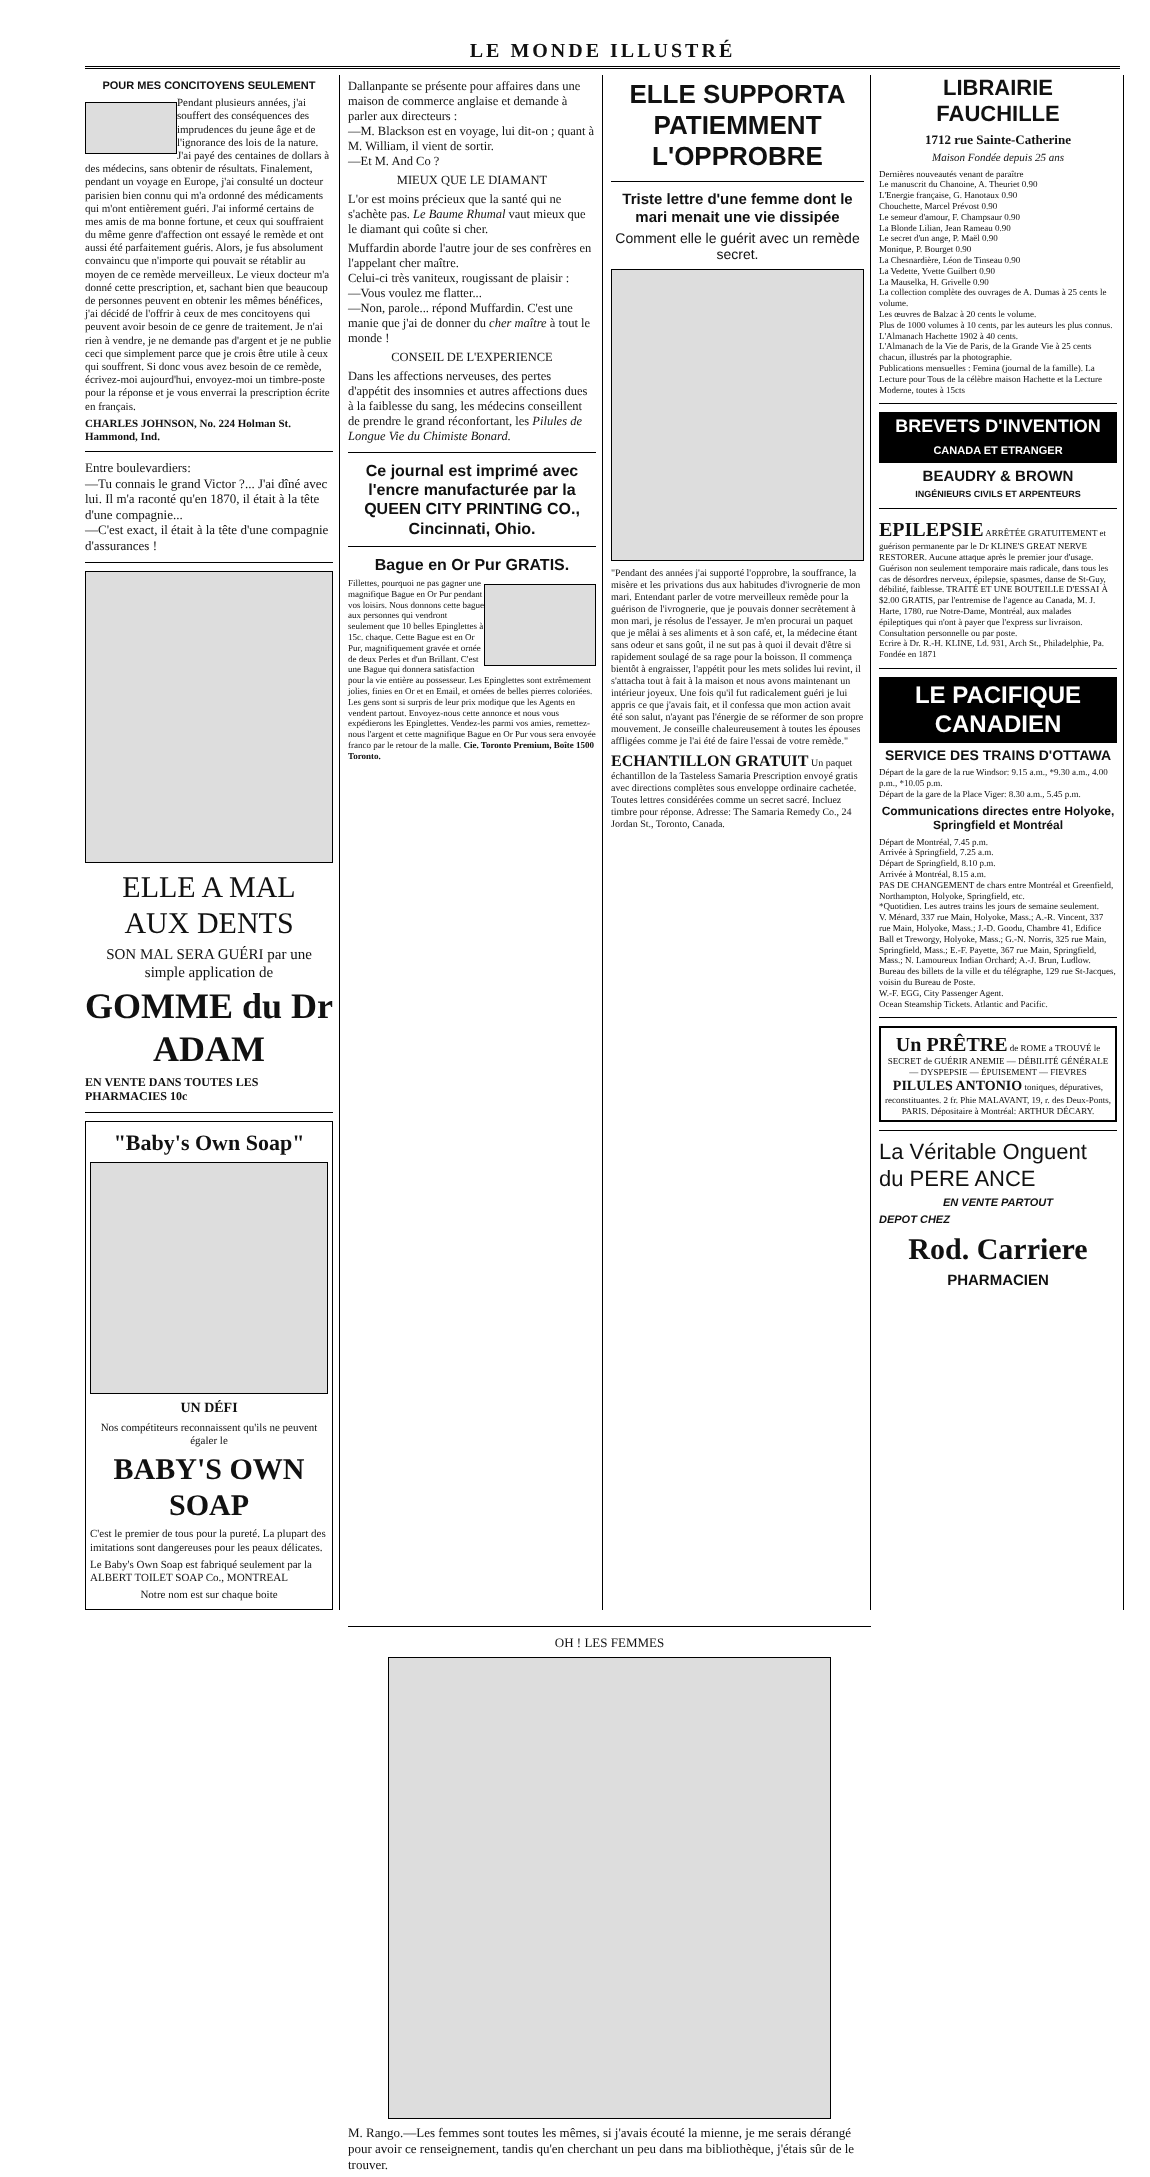LE MONDE ILLUSTRÉ
POUR MES CONCITOYENS SEULEMENT
Pendant plusieurs années, j'ai souffert des conséquences des imprudences du jeune âge et de l'ignorance des lois de la nature. J'ai payé des centaines de dollars à des médecins, sans obtenir de résultats. Finalement, pendant un voyage en Europe, j'ai consulté un docteur parisien bien connu qui m'a ordonné des médicaments qui m'ont entièrement guéri. J'ai informé certains de mes amis de ma bonne fortune, et ceux qui souffraient du même genre d'affection ont essayé le remède et ont aussi été parfaitement guéris. Alors, je fus absolument convaincu que n'importe qui pouvait se rétablir au moyen de ce remède merveilleux. Le vieux docteur m'a donné cette prescription, et, sachant bien que beaucoup de personnes peuvent en obtenir les mêmes bénéfices, j'ai décidé de l'offrir à ceux de mes concitoyens qui peuvent avoir besoin de ce genre de traitement. Je n'ai rien à vendre, je ne demande pas d'argent et je ne publie ceci que simplement parce que je crois être utile à ceux qui souffrent. Si donc vous avez besoin de ce remède, écrivez-moi aujourd'hui, envoyez-moi un timbre-poste pour la réponse et je vous enverrai la prescription écrite en français.
CHARLES JOHNSON, No. 224 Holman St. Hammond, Ind.
Entre boulevardiers:
—Tu connais le grand Victor ?... J'ai dîné avec lui. Il m'a raconté qu'en 1870, il était à la tête d'une compagnie...
—C'est exact, il était à la tête d'une compagnie d'assurances !
ELLE A MAL
AUX DENTS
SON MAL SERA GUÉRI par une simple application de
GOMME du Dr ADAM
EN VENTE DANS TOUTES LES PHARMACIES 10c
"Baby's Own Soap"
UN DÉFI
Nos compétiteurs reconnaissent qu'ils ne peuvent égaler le
BABY'S OWN SOAP
C'est le premier de tous pour la pureté. La plupart des imitations sont dangereuses pour les peaux délicates.
Le Baby's Own Soap est fabriqué seulement par la ALBERT TOILET SOAP Co., MONTREAL
Notre nom est sur chaque boite
Dallanpante se présente pour affaires dans une maison de commerce anglaise et demande à parler aux directeurs :
—M. Blackson est en voyage, lui dit-on ; quant à M. William, il vient de sortir.
—Et M. And Co ?
MIEUX QUE LE DIAMANT
L'or est moins précieux que la santé qui ne s'achète pas. Le Baume Rhumal vaut mieux que le diamant qui coûte si cher.
Muffardin aborde l'autre jour de ses confrères en l'appelant cher maître.
Celui-ci très vaniteux, rougissant de plaisir :
—Vous voulez me flatter...
—Non, parole... répond Muffardin. C'est une manie que j'ai de donner du cher maître à tout le monde !
CONSEIL DE L'EXPERIENCE
Dans les affections nerveuses, des pertes d'appétit des insomnies et autres affections dues à la faiblesse du sang, les médecins conseillent de prendre le grand réconfortant, les Pilules de Longue Vie du Chimiste Bonard.
Ce journal est imprimé avec l'encre manufacturée par la QUEEN CITY PRINTING CO., Cincinnati, Ohio.
Bague en Or Pur GRATIS.
Fillettes, pourquoi ne pas gagner une magnifique Bague en Or Pur pendant vos loisirs. Nous donnons cette bague aux personnes qui vendront seulement que 10 belles Epinglettes à 15c. chaque. Cette Bague est en Or Pur, magnifiquement gravée et ornée de deux Perles et d'un Brillant. C'est une Bague qui donnera satisfaction pour la vie entière au possesseur. Les Epinglettes sont extrêmement jolies, finies en Or et en Email, et ornées de belles pierres coloriées. Les gens sont si surpris de leur prix modique que les Agents en vendent partout. Envoyez-nous cette annonce et nous vous expédierons les Epinglettes. Vendez-les parmi vos amies, remettez-nous l'argent et cette magnifique Bague en Or Pur vous sera envoyée franco par le retour de la malle. Cie. Toronto Premium, Boîte 1500 Toronto.
ELLE SUPPORTA PATIEMMENT L'OPPROBRE
Triste lettre d'une femme dont le mari menait une vie dissipée
Comment elle le guérit avec un remède secret.
"Pendant des années j'ai supporté l'opprobre, la souffrance, la misère et les privations dus aux habitudes d'ivrognerie de mon mari. Entendant parler de votre merveilleux remède pour la guérison de l'ivrognerie, que je pouvais donner secrètement à mon mari, je résolus de l'essayer. Je m'en procurai un paquet que je mêlai à ses aliments et à son café, et, la médecine étant sans odeur et sans goût, il ne sut pas à quoi il devait d'être si rapidement soulagé de sa rage pour la boisson. Il commença bientôt à engraisser, l'appétit pour les mets solides lui revint, il s'attacha tout à fait à la maison et nous avons maintenant un intérieur joyeux. Une fois qu'il fut radicalement guéri je lui appris ce que j'avais fait, et il confessa que mon action avait été son salut, n'ayant pas l'énergie de se réformer de son propre mouvement. Je conseille chaleureusement à toutes les épouses affligées comme je l'ai été de faire l'essai de votre remède."
ECHANTILLON GRATUIT Un paquet échantillon de la Tasteless Samaria Prescription envoyé gratis avec directions complètes sous enveloppe ordinaire cachetée. Toutes lettres considérées comme un secret sacré. Incluez timbre pour réponse. Adresse: The Samaria Remedy Co., 24 Jordan St., Toronto, Canada.
LIBRAIRIE FAUCHILLE
1712 rue Sainte-Catherine
Maison Fondée depuis 25 ans
Dernières nouveautés venant de paraître
Le manuscrit du Chanoine, A. Theuriet 0.90
L'Energie française, G. Hanotaux 0.90
Chouchette, Marcel Prévost 0.90
Le semeur d'amour, F. Champsaur 0.90
La Blonde Lilian, Jean Rameau 0.90
Le secret d'un ange, P. Maël 0.90
Monique, P. Bourget 0.90
La Chesnardière, Léon de Tinseau 0.90
La Vedette, Yvette Guilbert 0.90
La Mauselka, H. Grivelle 0.90
La collection complète des ouvrages de A. Dumas à 25 cents le volume.
Les œuvres de Balzac à 20 cents le volume.
Plus de 1000 volumes à 10 cents, par les auteurs les plus connus.
L'Almanach Hachette 1902 à 40 cents.
L'Almanach de la Vie de Paris, de la Grande Vie à 25 cents chacun, illustrés par la photographie.
Publications mensuelles : Femina (journal de la famille). La Lecture pour Tous de la célèbre maison Hachette et la Lecture Moderne, toutes à 15cts
BREVETS D'INVENTION CANADA ET ETRANGER
BEAUDRY & BROWN
INGÉNIEURS CIVILS ET ARPENTEURS
EPILEPSIE ARRÊTÉE GRATUITEMENT et guérison permanente par le Dr KLINE'S GREAT NERVE RESTORER. Aucune attaque après le premier jour d'usage. Guérison non seulement temporaire mais radicale, dans tous les cas de désordres nerveux, épilepsie, spasmes, danse de St-Guy, débilité, faiblesse. TRAITÉ ET UNE BOUTEILLE D'ESSAI À $2.00 GRATIS, par l'entremise de l'agence au Canada, M. J. Harte, 1780, rue Notre-Dame, Montréal, aux malades épileptiques qui n'ont à payer que l'express sur livraison. Consultation personnelle ou par poste.
Ecrire à Dr. R.-H. KLINE, Ld. 931, Arch St., Philadelphie, Pa. Fondée en 1871
LE PACIFIQUE CANADIEN
SERVICE DES TRAINS D'OTTAWA
Départ de la gare de la rue Windsor: 9.15 a.m., *9.30 a.m., 4.00 p.m., *10.05 p.m.
Départ de la gare de la Place Viger: 8.30 a.m., 5.45 p.m.
Communications directes entre Holyoke, Springfield et Montréal
Départ de Montréal, 7.45 p.m.
Arrivée à Springfield, 7.25 a.m.
Départ de Springfield, 8.10 p.m.
Arrivée à Montréal, 8.15 a.m.
PAS DE CHANGEMENT de chars entre Montréal et Greenfield, Northampton, Holyoke, Springfield, etc.
*Quotidien. Les autres trains les jours de semaine seulement.
V. Ménard, 337 rue Main, Holyoke, Mass.; A.-R. Vincent, 337 rue Main, Holyoke, Mass.; J.-D. Goodu, Chambre 41, Edifice Ball et Treworgy, Holyoke, Mass.; G.-N. Norris, 325 rue Main, Springfield, Mass.; E.-F. Payette, 367 rue Main, Springfield, Mass.; N. Lamoureux Indian Orchard; A.-J. Brun, Ludlow.
Bureau des billets de la ville et du télégraphe, 129 rue St-Jacques, voisin du Bureau de Poste.
W.-F. EGG, City Passenger Agent.
Ocean Steamship Tickets. Atlantic and Pacific.
Un PRÊTRE de ROME a TROUVÉ le SECRET de GUÉRIR ANEMIE — DÉBILITÉ GÉNÉRALE — DYSPEPSIE — ÉPUISEMENT — FIEVRES PILULES ANTONIO toniques, dépuratives, reconstituantes. 2 fr. Phie MALAVANT, 19, r. des Deux-Ponts, PARIS. Dépositaire à Montréal: ARTHUR DÉCARY.
La Véritable Onguent
du PERE ANCE
EN VENTE PARTOUT
DEPOT CHEZ
Rod. Carriere
PHARMACIEN
OH ! LES FEMMES
M. Rango.—Les femmes sont toutes les mêmes, si j'avais écouté la mienne, je me serais dérangé pour avoir ce renseignement, tandis qu'en cherchant un peu dans ma bibliothèque, j'étais sûr de le trouver.